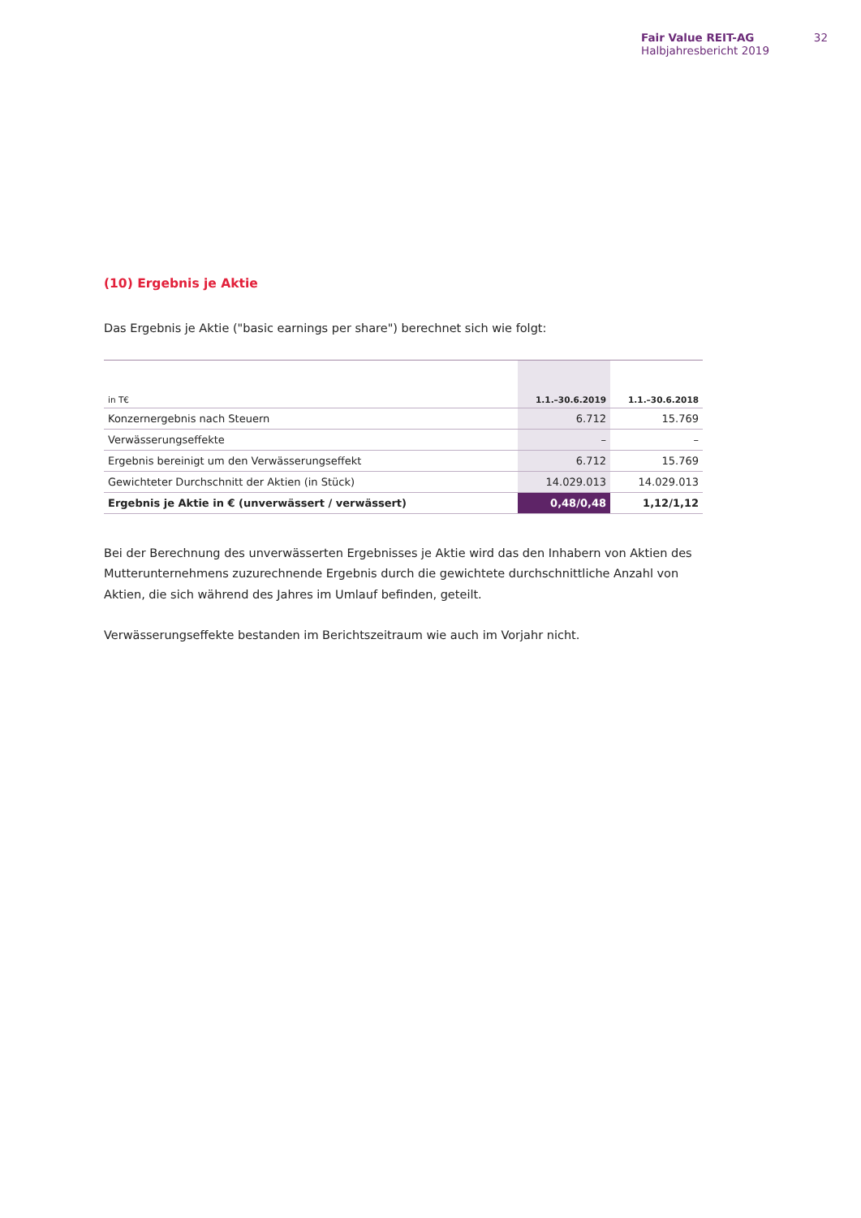Fair Value REIT-AG
Halbjahresbericht 2019
32
(10) Ergebnis je Aktie
Das Ergebnis je Aktie ("basic earnings per share") berechnet sich wie folgt:
| in T€ | 1.1.–30.6.2019 | 1.1.–30.6.2018 |
| --- | --- | --- |
| Konzernergebnis nach Steuern | 6.712 | 15.769 |
| Verwässerungseffekte | – | – |
| Ergebnis bereinigt um den Verwässerungseffekt | 6.712 | 15.769 |
| Gewichteter Durchschnitt der Aktien (in Stück) | 14.029.013 | 14.029.013 |
| Ergebnis je Aktie in € (unverwässert / verwässert) | 0,48/0,48 | 1,12/1,12 |
Bei der Berechnung des unverwässerten Ergebnisses je Aktie wird das den Inhabern von Aktien des Mutterunternehmens zuzurechnende Ergebnis durch die gewichtete durchschnittliche Anzahl von Aktien, die sich während des Jahres im Umlauf befinden, geteilt.
Verwässerungseffekte bestanden im Berichtszeitraum wie auch im Vorjahr nicht.